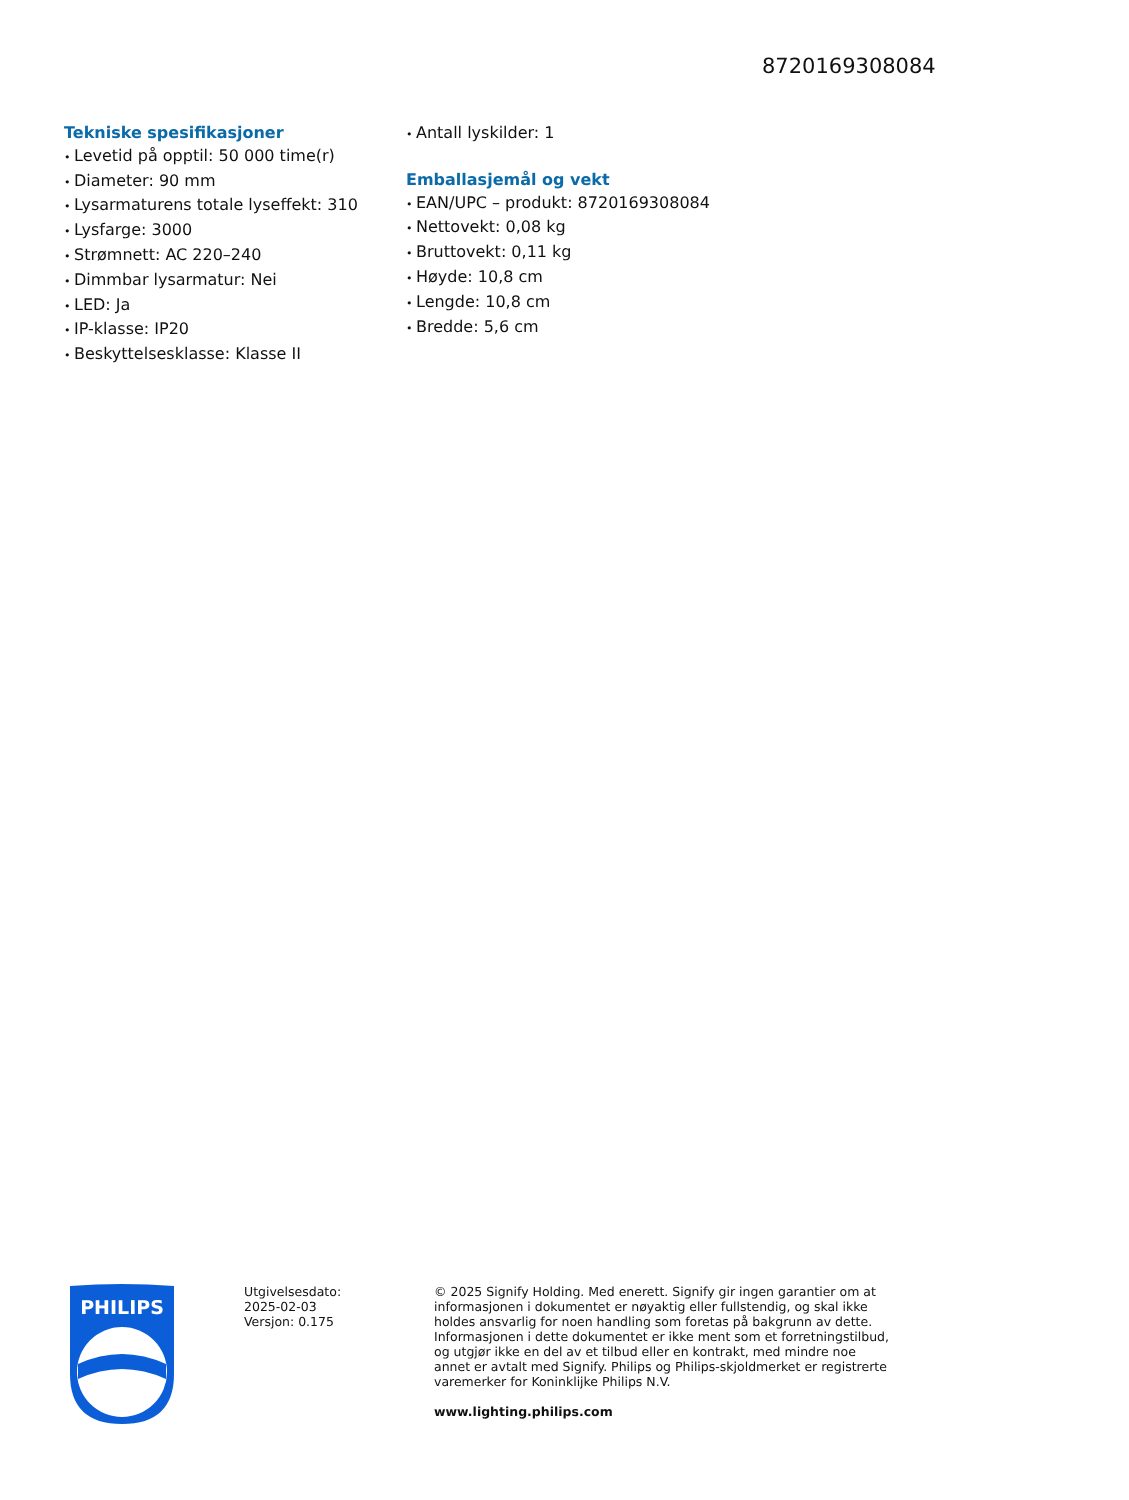8720169308084
Tekniske spesifikasjoner
Levetid på opptil: 50 000 time(r)
Diameter: 90 mm
Lysarmaturens totale lyseffekt: 310
Lysfarge: 3000
Strømnett: AC 220–240
Dimmbar lysarmatur: Nei
LED: Ja
IP-klasse: IP20
Beskyttelsesklasse: Klasse II
Antall lyskilder: 1
Emballasjemål og vekt
EAN/UPC – produkt: 8720169308084
Nettovekt: 0,08 kg
Bruttovekt: 0,11 kg
Høyde: 10,8 cm
Lengde: 10,8 cm
Bredde: 5,6 cm
PHILIPS
Utgivelsesdato:
2025-02-03
Versjon: 0.175
© 2025 Signify Holding. Med enerett. Signify gir ingen garantier om at informasjonen i dokumentet er nøyaktig eller fullstendig, og skal ikke holdes ansvarlig for noen handling som foretas på bakgrunn av dette. Informasjonen i dette dokumentet er ikke ment som et forretningstilbud, og utgjør ikke en del av et tilbud eller en kontrakt, med mindre noe annet er avtalt med Signify. Philips og Philips-skjoldmerket er registrerte varemerker for Koninklijke Philips N.V.
www.lighting.philips.com